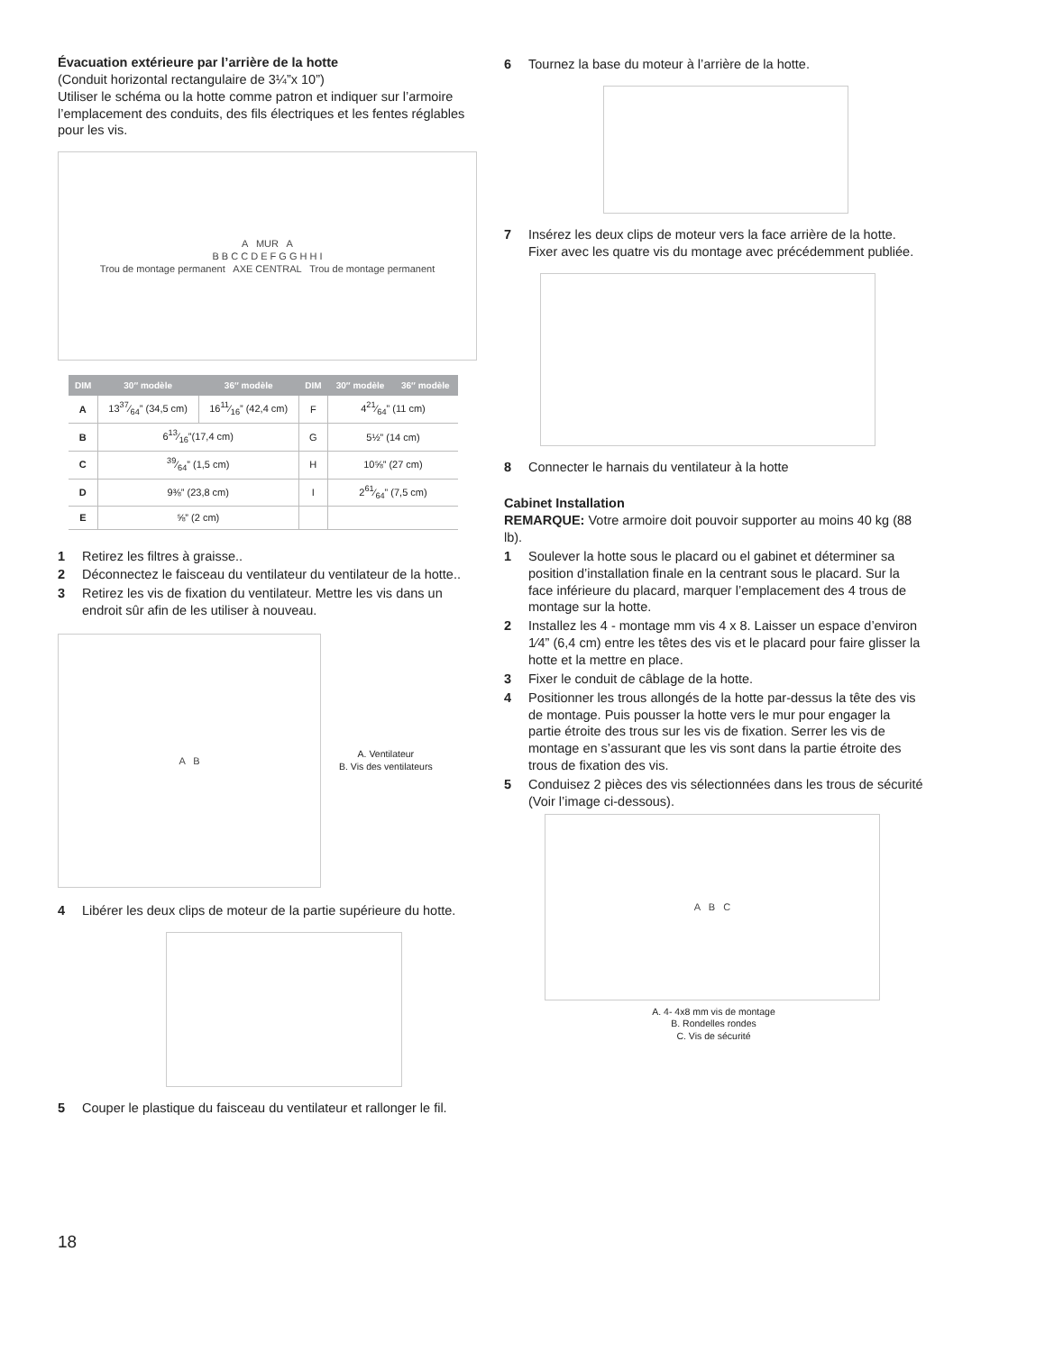Évacuation extérieure par l’arrière de la hotte
(Conduit horizontal rectangulaire de 3¼”x 10”)
Utiliser le schéma ou la hotte comme patron et indiquer sur l’armoire l’emplacement des conduits, des fils électriques et les fentes réglables pour les vis.
A MUR A
B B C C D E F G G H H I
Trou de montage permanent AXE CENTRAL Trou de montage permanent
| DIM | 30″ modèle | 36″ modèle | DIM | 30″ modèle | 36″ modèle |
| --- | --- | --- | --- | --- | --- |
| A | 1337⁄64” (34,5 cm) | 1611⁄16” (42,4 cm) | F | 421⁄64” (11 cm) | |
| B | 613⁄16”(17,4 cm) | | G | 5½” (14 cm) | |
| C | 39⁄64” (1,5 cm) | | H | 10⅝” (27 cm) | |
| D | 9⅜” (23,8 cm) | | I | 261⁄64” (7,5 cm) | |
| E | ⅝” (2 cm) | | | | |
1 Retirez les filtres à graisse..
2 Déconnectez le faisceau du ventilateur du ventilateur de la hotte..
3 Retirez les vis de fixation du ventilateur. Mettre les vis dans un endroit sûr afin de les utiliser à nouveau.
A B
A. Ventilateur
B. Vis des ventilateurs
4 Libérer les deux clips de moteur de la partie supérieure du hotte.
5 Couper le plastique du faisceau du ventilateur et rallonger le fil.
6 Tournez la base du moteur à l’arrière de la hotte.
7 Insérez les deux clips de moteur vers la face arrière de la hotte. Fixer avec les quatre vis du montage avec précédemment publiée.
8 Connecter le harnais du ventilateur à la hotte
Cabinet Installation
REMARQUE: Votre armoire doit pouvoir supporter au moins 40 kg (88 lb).
1 Soulever la hotte sous le placard ou el gabinet et déterminer sa position d’installation finale en la centrant sous le placard. Sur la face inférieure du placard, marquer l’emplacement des 4 trous de montage sur la hotte.
2 Installez les 4 - montage mm vis 4 x 8. Laisser un espace d’environ 1⁄4” (6,4 cm) entre les têtes des vis et le placard pour faire glisser la hotte et la mettre en place.
3 Fixer le conduit de câblage de la hotte.
4 Positionner les trous allongés de la hotte par-dessus la tête des vis de montage. Puis pousser la hotte vers le mur pour engager la partie étroite des trous sur les vis de fixation. Serrer les vis de montage en s’assurant que les vis sont dans la partie étroite des trous de fixation des vis.
5 Conduisez 2 pièces des vis sélectionnées dans les trous de sécurité (Voir l’image ci-dessous).
A B C
A. 4- 4x8 mm vis de montage
B. Rondelles rondes
C. Vis de sécurité
18